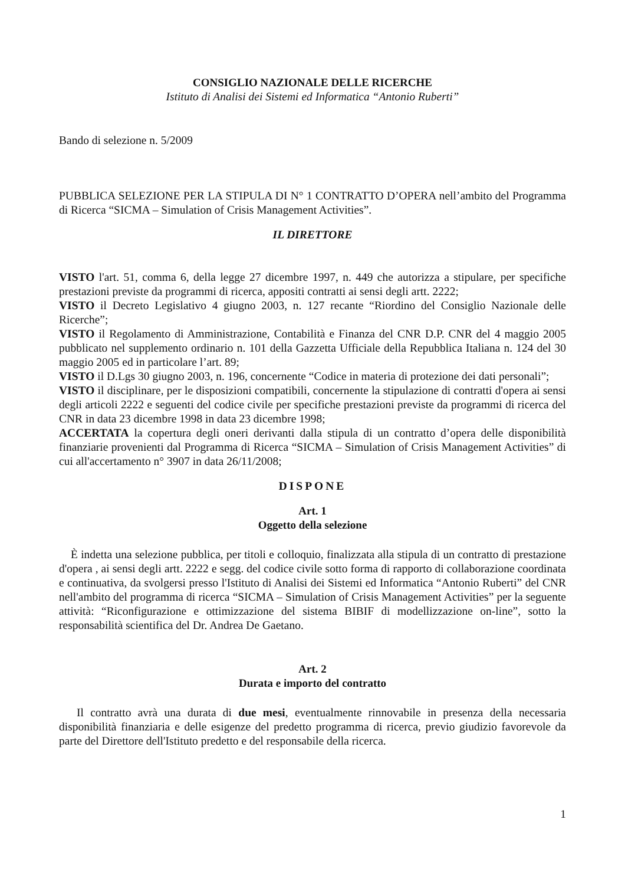CONSIGLIO NAZIONALE DELLE RICERCHE
Istituto di Analisi dei Sistemi ed Informatica “Antonio Ruberti”
Bando di selezione n. 5/2009
PUBBLICA SELEZIONE PER LA STIPULA DI N° 1 CONTRATTO D’OPERA nell’ambito del Programma di Ricerca “SICMA – Simulation of Crisis Management Activities”.
IL DIRETTORE
VISTO l'art. 51, comma 6, della legge 27 dicembre 1997, n. 449 che autorizza a stipulare, per specifiche prestazioni previste da programmi di ricerca, appositi contratti ai sensi degli artt. 2222;
VISTO il Decreto Legislativo 4 giugno 2003, n. 127 recante “Riordino del Consiglio Nazionale delle Ricerche”;
VISTO il Regolamento di Amministrazione, Contabilità e Finanza del CNR D.P. CNR del 4 maggio 2005 pubblicato nel supplemento ordinario n. 101 della Gazzetta Ufficiale della Repubblica Italiana n. 124 del 30 maggio 2005 ed in particolare l’art. 89;
VISTO il D.Lgs 30 giugno 2003, n. 196, concernente “Codice in materia di protezione dei dati personali”;
VISTO il disciplinare, per le disposizioni compatibili, concernente la stipulazione di contratti d'opera ai sensi degli articoli 2222 e seguenti del codice civile per specifiche prestazioni previste da programmi di ricerca del CNR in data 23 dicembre 1998 in data 23 dicembre 1998;
ACCERTATA la copertura degli oneri derivanti dalla stipula di un contratto d’opera delle disponibilità finanziarie provenienti dal Programma di Ricerca “SICMA – Simulation of Crisis Management Activities” di cui all'accertamento n° 3907 in data 26/11/2008;
DISPONE
Art. 1
Oggetto della selezione
È indetta una selezione pubblica, per titoli e colloquio, finalizzata alla stipula di un contratto di prestazione d'opera , ai sensi degli artt. 2222 e segg. del codice civile sotto forma di rapporto di collaborazione coordinata e continuativa, da svolgersi presso l'Istituto di Analisi dei Sistemi ed Informatica “Antonio Ruberti” del CNR nell'ambito del programma di ricerca “SICMA – Simulation of Crisis Management Activities” per la seguente attività: “Riconfigurazione e ottimizzazione del sistema BIBIF di modellizzazione on-line”, sotto la responsabilità scientifica del Dr. Andrea De Gaetano.
Art. 2
Durata e importo del contratto
Il contratto avrà una durata di due mesi, eventualmente rinnovabile in presenza della necessaria disponibilità finanziaria e delle esigenze del predetto programma di ricerca, previo giudizio favorevole da parte del Direttore dell'Istituto predetto e del responsabile della ricerca.
1